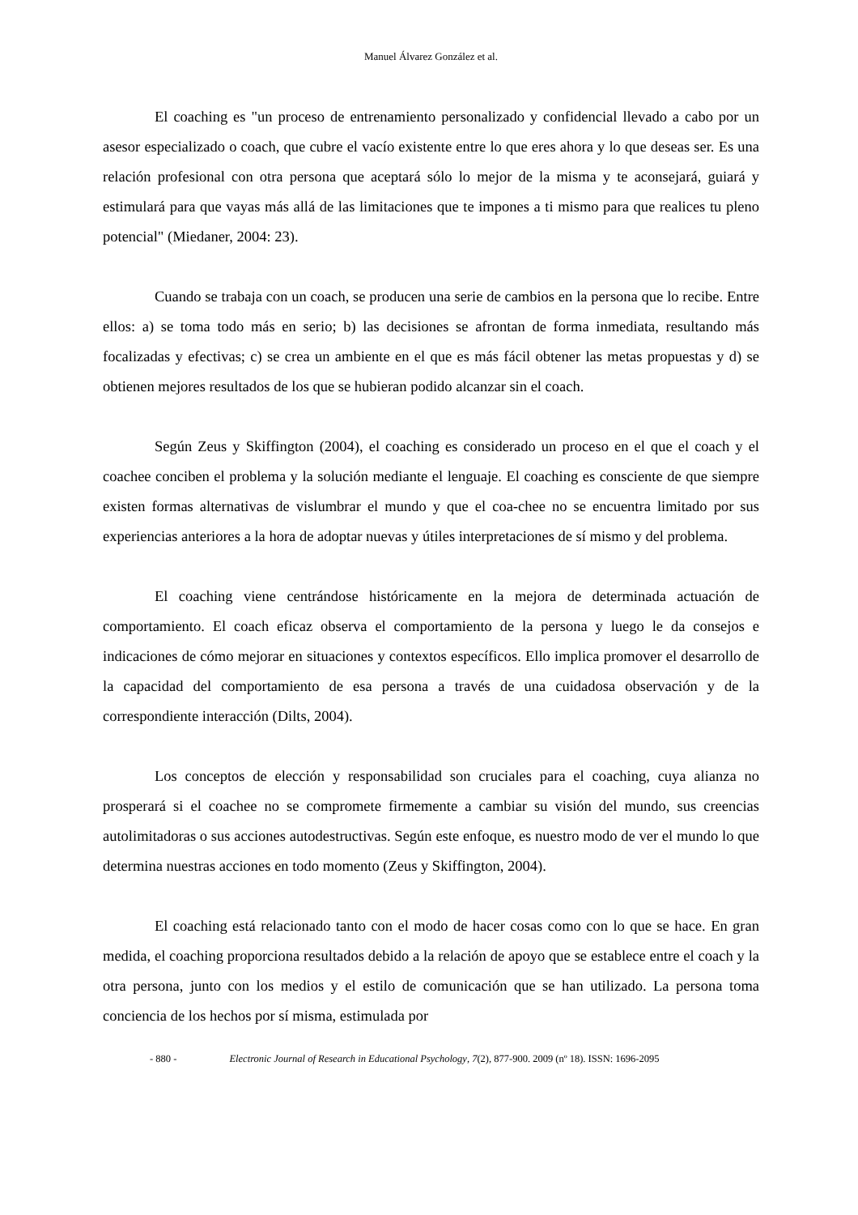Manuel Álvarez González et al.
El coaching es "un proceso de entrenamiento personalizado y confidencial llevado a cabo por un asesor especializado o coach, que cubre el vacío existente entre lo que eres ahora y lo que deseas ser. Es una relación profesional con otra persona que aceptará sólo lo mejor de la misma y te aconsejará, guiará y estimulará para que vayas más allá de las limitaciones que te impones a ti mismo para que realices tu pleno potencial" (Miedaner, 2004: 23).
Cuando se trabaja con un coach, se producen una serie de cambios en la persona que lo recibe. Entre ellos: a) se toma todo más en serio; b) las decisiones se afrontan de forma inmediata, resultando más focalizadas y efectivas; c) se crea un ambiente en el que es más fácil obtener las metas propuestas y d) se obtienen mejores resultados de los que se hubieran podido alcanzar sin el coach.
Según Zeus y Skiffington (2004), el coaching es considerado un proceso en el que el coach y el coachee conciben el problema y la solución mediante el lenguaje. El coaching es consciente de que siempre existen formas alternativas de vislumbrar el mundo y que el coa-chee no se encuentra limitado por sus experiencias anteriores a la hora de adoptar nuevas y útiles interpretaciones de sí mismo y del problema.
El coaching viene centrándose históricamente en la mejora de determinada actuación de comportamiento. El coach eficaz observa el comportamiento de la persona y luego le da consejos e indicaciones de cómo mejorar en situaciones y contextos específicos. Ello implica promover el desarrollo de la capacidad del comportamiento de esa persona a través de una cuidadosa observación y de la correspondiente interacción (Dilts, 2004).
Los conceptos de elección y responsabilidad son cruciales para el coaching, cuya alianza no prosperará si el coachee no se compromete firmemente a cambiar su visión del mundo, sus creencias autolimitadoras o sus acciones autodestructivas. Según este enfoque, es nuestro modo de ver el mundo lo que determina nuestras acciones en todo momento (Zeus y Skiffington, 2004).
El coaching está relacionado tanto con el modo de hacer cosas como con lo que se hace. En gran medida, el coaching proporciona resultados debido a la relación de apoyo que se establece entre el coach y la otra persona, junto con los medios y el estilo de comunicación que se han utilizado. La persona toma conciencia de los hechos por sí misma, estimulada por
- 880 - Electronic Journal of Research in Educational Psychology, 7(2), 877-900. 2009 (nº 18). ISSN: 1696-2095